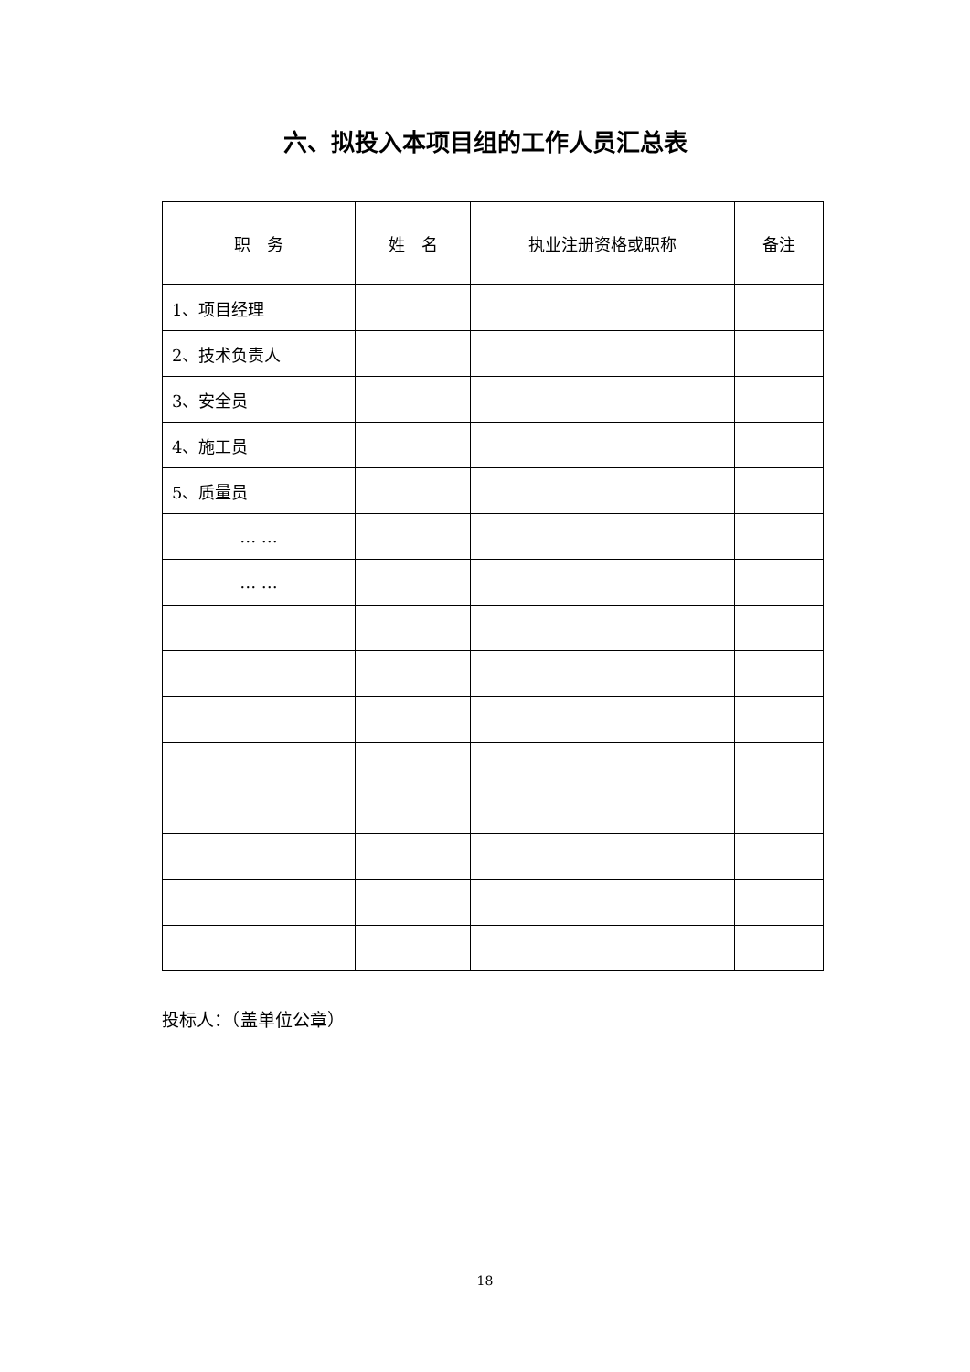六、拟投入本项目组的工作人员汇总表
| 职 务 | 姓 名 | 执业注册资格或职称 | 备注 |
| 1、项目经理 | | | |
| 2、技术负责人 | | | |
| 3、安全员 | | | |
| 4、施工员 | | | |
| 5、质量员 | | | |
| … … | | | |
| … … | | | |
投标人：（盖单位公章）
18